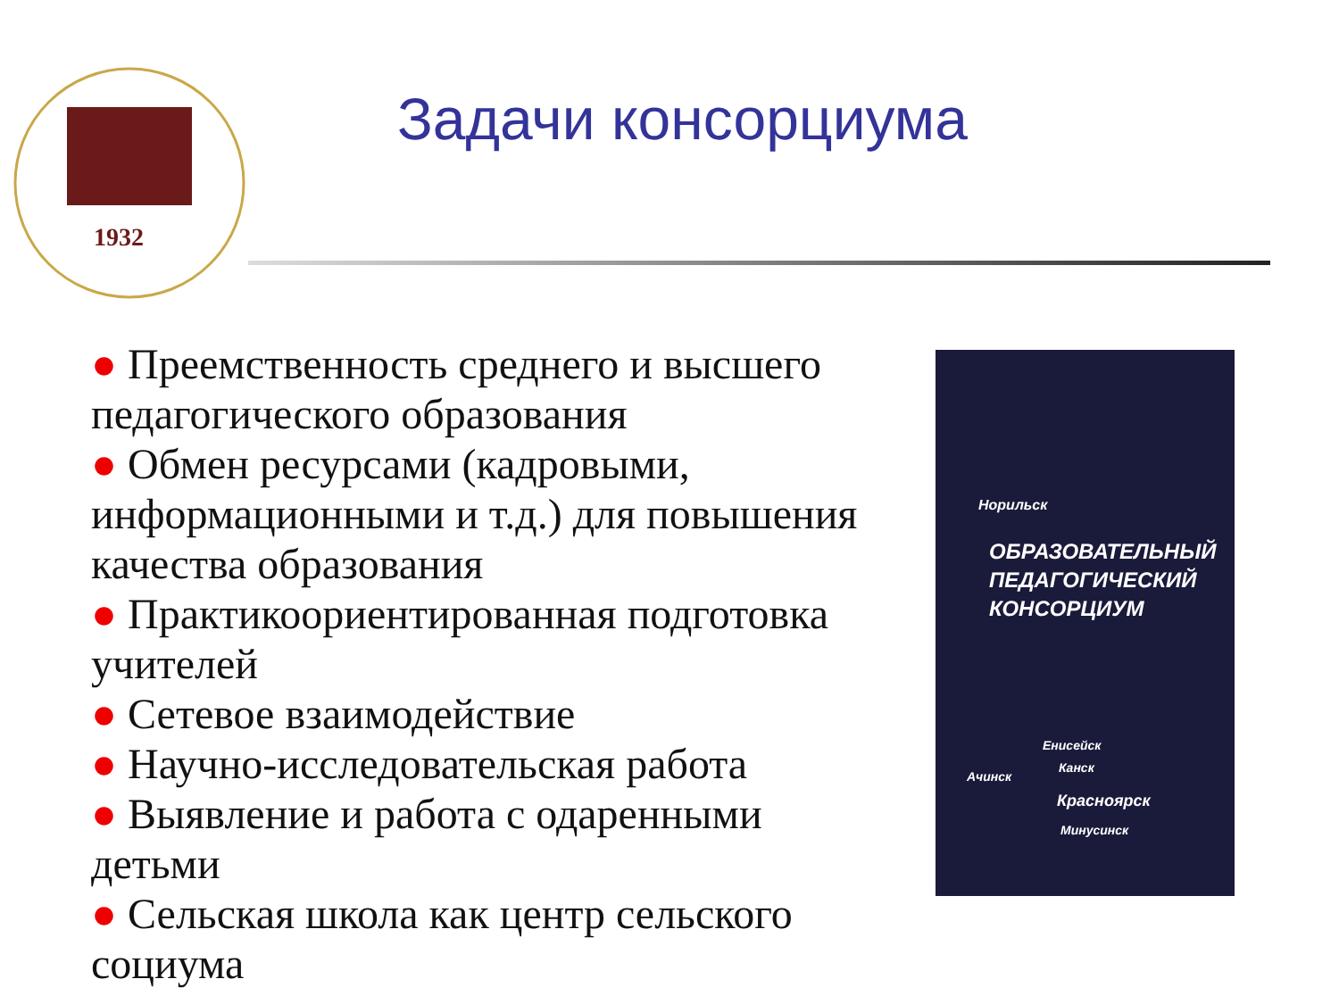1932
Задачи консорциума
● Преемственность среднего и высшего педагогического образования
● Обмен ресурсами (кадровыми, информационными и т.д.) для повышения качества образования
● Практикоориентированная подготовка учителей
● Сетевое взаимодействие
● Научно-исследовательская работа
● Выявление и работа с одаренными детьми
● Сельская школа как центр сельского социума
Норильск
ОБРАЗОВАТЕЛЬНЫЙ
ПЕДАГОГИЧЕСКИЙ
КОНСОРЦИУМ
Енисейск
Ачинск
Канск
Красноярск
Минусинск